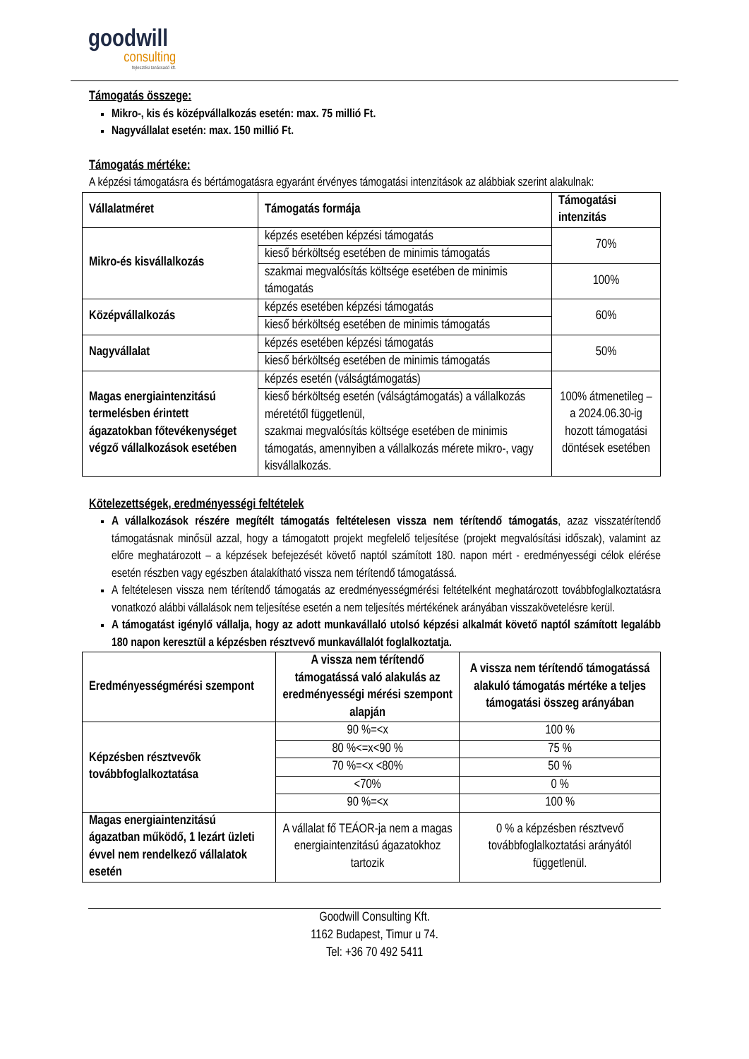goodwill
consulting
fejlesztési tanácsadó kft.
Támogatás összege:
Mikro-, kis és középvállalkozás esetén: max. 75 millió Ft.
Nagyvállalat esetén: max. 150 millió Ft.
Támogatás mértéke:
A képzési támogatásra és bértámogatásra egyaránt érvényes támogatási intenzitások az alábbiak szerint alakulnak:
| Vállalatméret | Támogatás formája | Támogatási intenzitás |
| --- | --- | --- |
| Mikro-és kisvállalkozás | képzés esetében képzési támogatás | 70% |
| | kieső bérköltség esetében de minimis támogatás | |
| | szakmai megvalósítás költsége esetében de minimis támogatás | 100% |
| Középvállalkozás | képzés esetében képzési támogatás | 60% |
| | kieső bérköltség esetében de minimis támogatás | |
| Nagyvállalat | képzés esetében képzési támogatás | 50% |
| | kieső bérköltség esetében de minimis támogatás | |
| Magas energiaintenzitású termelésben érintett ágazatokban főtevékenységet végző vállalkozások esetében | képzés esetén (válságtámogatás) | 100% átmenetileg – a 2024.06.30-ig hozott támogatási döntések esetében |
| | kieső bérköltség esetén (válságtámogatás) a vállalkozás méretétől függetlenül, szakmai megvalósítás költsége esetében de minimis támogatás, amennyiben a vállalkozás mérete mikro-, vagy kisvállalkozás. | |
Kötelezettségek, eredményességi feltételek
A vállalkozások részére megítélt támogatás feltételesen vissza nem térítendő támogatás, azaz visszatérítendő támogatásnak minősül azzal, hogy a támogatott projekt megfelelő teljesítése (projekt megvalósítási időszak), valamint az előre meghatározott – a képzések befejezését követő naptól számított 180. napon mért - eredményességi célok elérése esetén részben vagy egészben átalakítható vissza nem térítendő támogatássá.
A feltételesen vissza nem térítendő támogatás az eredményességmérési feltételként meghatározott továbbfoglalkoztatásra vonatkozó alábbi vállalások nem teljesítése esetén a nem teljesítés mértékének arányában visszakövetelésre kerül.
A támogatást igénylő vállalja, hogy az adott munkavállaló utolsó képzési alkalmát követő naptól számított legalább 180 napon keresztül a képzésben résztvevő munkavállalót foglalkoztatja.
| Eredményességmérési szempont | A vissza nem térítendő támogatássá való alakulás az eredményességi mérési szempont alapján | A vissza nem térítendő támogatássá alakuló támogatás mértéke a teljes támogatási összeg arányában |
| --- | --- | --- |
| Képzésben résztvevők továbbfoglalkoztatása | 90 %=<x | 100 % |
| | 80 %<=x<90 % | 75 % |
| | 70 %=<x <80% | 50 % |
| | <70% | 0 % |
| | 90 %=<x | 100 % |
| Magas energiaintenzitású ágazatban működő, 1 lezárt üzleti évvel nem rendelkező vállalatok esetén | A vállalat fő TEÁOR-ja nem a magas energiaintenzitású ágazatokhoz tartozik | 0 % a képzésben résztvevő továbbfoglalkoztatási arányától függetlenül. |
Goodwill Consulting Kft.
1162 Budapest, Timur u 74.
Tel: +36 70 492 5411